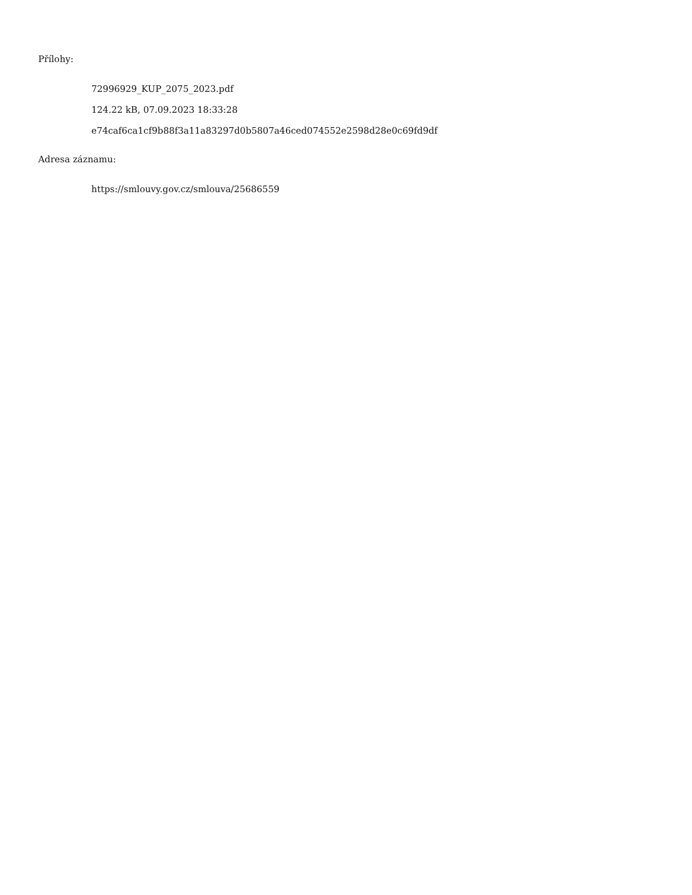Přílohy:
72996929_KUP_2075_2023.pdf
124.22 kB, 07.09.2023 18:33:28
e74caf6ca1cf9b88f3a11a83297d0b5807a46ced074552e2598d28e0c69fd9df
Adresa záznamu:
https://smlouvy.gov.cz/smlouva/25686559